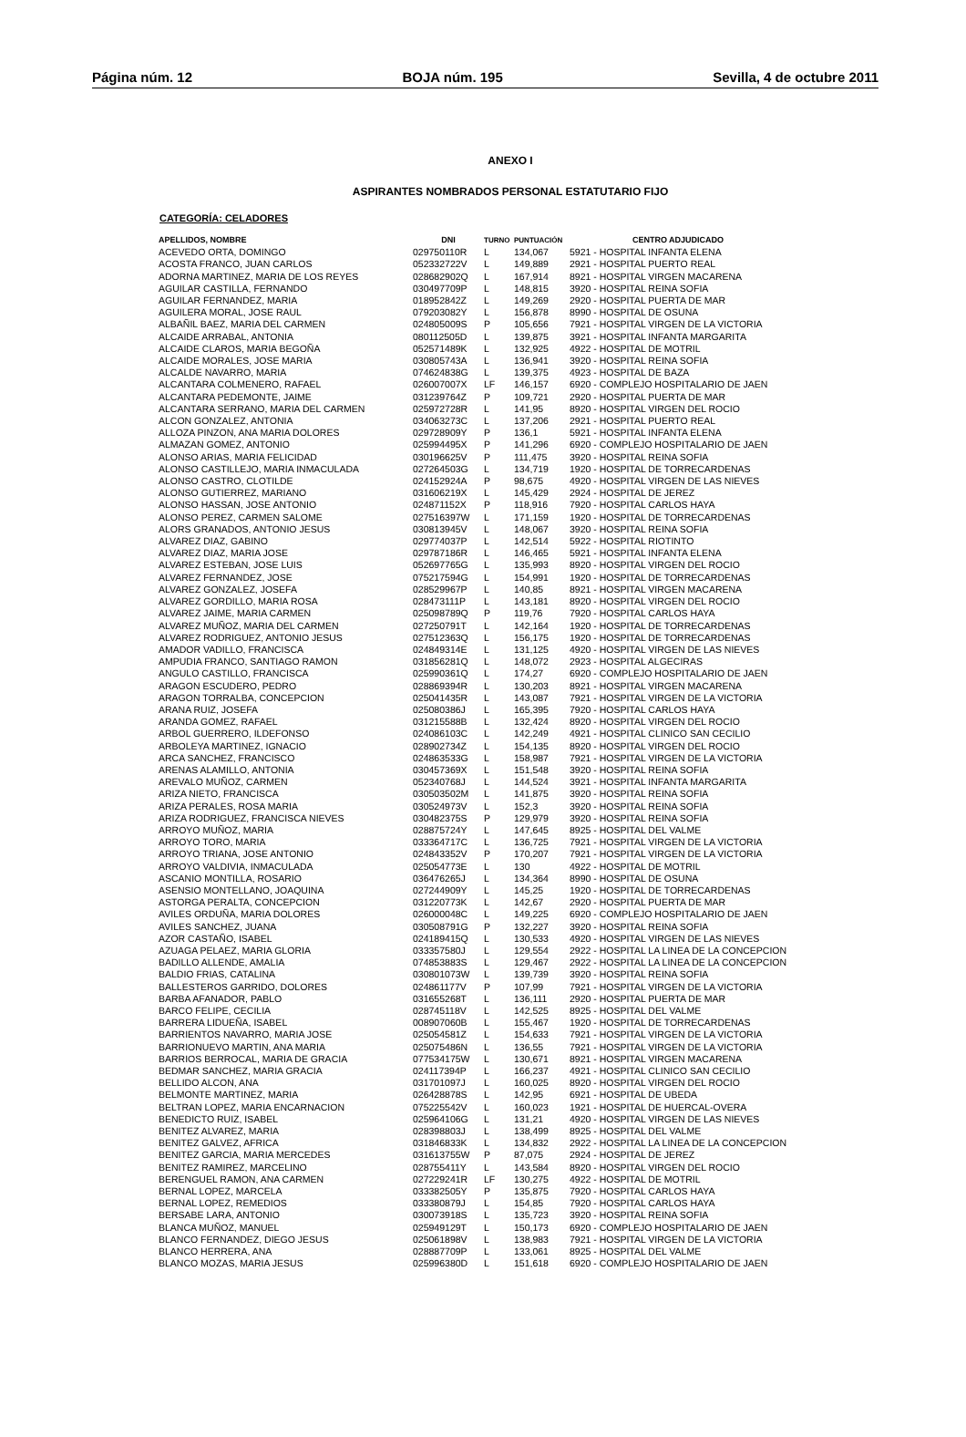Página núm. 12 BOJA núm. 195 Sevilla, 4 de octubre 2011
ANEXO I
ASPIRANTES NOMBRADOS PERSONAL ESTATUTARIO FIJO
CATEGORÍA: CELADORES
| APELLIDOS, NOMBRE | DNI | TURNO | PUNTUACIÓN | CENTRO ADJUDICADO |
| --- | --- | --- | --- | --- |
| ACEVEDO ORTA, DOMINGO | 029750110R | L | 134,067 | 5921 - HOSPITAL INFANTA ELENA |
| ACOSTA FRANCO, JUAN CARLOS | 052332722V | L | 149,889 | 2921 - HOSPITAL PUERTO REAL |
| ADORNA MARTINEZ, MARIA DE LOS REYES | 028682902Q | L | 167,914 | 8921 - HOSPITAL VIRGEN MACARENA |
| AGUILAR CASTILLA, FERNANDO | 030497709P | L | 148,815 | 3920 - HOSPITAL REINA SOFIA |
| AGUILAR FERNANDEZ, MARIA | 018952842Z | L | 149,269 | 2920 - HOSPITAL PUERTA DE MAR |
| AGUILERA MORAL, JOSE RAUL | 079203082Y | L | 156,878 | 8990 - HOSPITAL DE OSUNA |
| ALBAÑIL BAEZ, MARIA DEL CARMEN | 024805009S | P | 105,656 | 7921 - HOSPITAL VIRGEN DE LA VICTORIA |
| ALCAIDE ARRABAL, ANTONIA | 080112505D | L | 139,875 | 3921 - HOSPITAL INFANTA MARGARITA |
| ALCAIDE CLAROS, MARIA BEGOÑA | 052571489K | L | 132,925 | 4922 - HOSPITAL DE MOTRIL |
| ALCAIDE MORALES, JOSE MARIA | 030805743A | L | 136,941 | 3920 - HOSPITAL REINA SOFIA |
| ALCALDE NAVARRO, MARIA | 074624838G | L | 139,375 | 4923 - HOSPITAL DE BAZA |
| ALCANTARA COLMENERO, RAFAEL | 026007007X | LF | 146,157 | 6920 - COMPLEJO HOSPITALARIO DE JAEN |
| ALCANTARA PEDEMONTE, JAIME | 031239764Z | P | 109,721 | 2920 - HOSPITAL PUERTA DE MAR |
| ALCANTARA SERRANO, MARIA DEL CARMEN | 025972728R | L | 141,95 | 8920 - HOSPITAL VIRGEN DEL ROCIO |
| ALCON GONZALEZ, ANTONIA | 034063273C | L | 137,206 | 2921 - HOSPITAL PUERTO REAL |
| ALLOZA PINZON, ANA MARIA DOLORES | 029728909Y | P | 136,1 | 5921 - HOSPITAL INFANTA ELENA |
| ALMAZAN GOMEZ, ANTONIO | 025994495X | P | 141,296 | 6920 - COMPLEJO HOSPITALARIO DE JAEN |
| ALONSO ARIAS, MARIA FELICIDAD | 030196625V | P | 111,475 | 3920 - HOSPITAL REINA SOFIA |
| ALONSO CASTILLEJO, MARIA INMACULADA | 027264503G | L | 134,719 | 1920 - HOSPITAL DE TORRECARDENAS |
| ALONSO CASTRO, CLOTILDE | 024152924A | P | 98,675 | 4920 - HOSPITAL VIRGEN DE LAS NIEVES |
| ALONSO GUTIERREZ, MARIANO | 031606219X | L | 145,429 | 2924 - HOSPITAL DE JEREZ |
| ALONSO HASSAN, JOSE ANTONIO | 024871152X | P | 118,916 | 7920 - HOSPITAL CARLOS HAYA |
| ALONSO PEREZ, CARMEN SALOME | 027516397W | L | 171,159 | 1920 - HOSPITAL DE TORRECARDENAS |
| ALORS GRANADOS, ANTONIO JESUS | 030813945V | L | 148,067 | 3920 - HOSPITAL REINA SOFIA |
| ALVAREZ DIAZ, GABINO | 029774037P | L | 142,514 | 5922 - HOSPITAL RIOTINTO |
| ALVAREZ DIAZ, MARIA JOSE | 029787186R | L | 146,465 | 5921 - HOSPITAL INFANTA ELENA |
| ALVAREZ ESTEBAN, JOSE LUIS | 052697765G | L | 135,993 | 8920 - HOSPITAL VIRGEN DEL ROCIO |
| ALVAREZ FERNANDEZ, JOSE | 075217594G | L | 154,991 | 1920 - HOSPITAL DE TORRECARDENAS |
| ALVAREZ GONZALEZ, JOSEFA | 028529967P | L | 140,85 | 8921 - HOSPITAL VIRGEN MACARENA |
| ALVAREZ GORDILLO, MARIA ROSA | 028473111P | L | 143,181 | 8920 - HOSPITAL VIRGEN DEL ROCIO |
| ALVAREZ JAIME, MARIA CARMEN | 025098789Q | P | 119,76 | 7920 - HOSPITAL CARLOS HAYA |
| ALVAREZ MUÑOZ, MARIA DEL CARMEN | 027250791T | L | 142,164 | 1920 - HOSPITAL DE TORRECARDENAS |
| ALVAREZ RODRIGUEZ, ANTONIO JESUS | 027512363Q | L | 156,175 | 1920 - HOSPITAL DE TORRECARDENAS |
| AMADOR VADILLO, FRANCISCA | 024849314E | L | 131,125 | 4920 - HOSPITAL VIRGEN DE LAS NIEVES |
| AMPUDIA FRANCO, SANTIAGO RAMON | 031856281Q | L | 148,072 | 2923 - HOSPITAL ALGECIRAS |
| ANGULO CASTILLO, FRANCISCA | 025990361Q | L | 174,27 | 6920 - COMPLEJO HOSPITALARIO DE JAEN |
| ARAGON ESCUDERO, PEDRO | 028869394R | L | 130,203 | 8921 - HOSPITAL VIRGEN MACARENA |
| ARAGON TORRALBA, CONCEPCION | 025041435R | L | 143,087 | 7921 - HOSPITAL VIRGEN DE LA VICTORIA |
| ARANA RUIZ, JOSEFA | 025080386J | L | 165,395 | 7920 - HOSPITAL CARLOS HAYA |
| ARANDA GOMEZ, RAFAEL | 031215588B | L | 132,424 | 8920 - HOSPITAL VIRGEN DEL ROCIO |
| ARBOL GUERRERO, ILDEFONSO | 024086103C | L | 142,249 | 4921 - HOSPITAL CLINICO SAN CECILIO |
| ARBOLEYA MARTINEZ, IGNACIO | 028902734Z | L | 154,135 | 8920 - HOSPITAL VIRGEN DEL ROCIO |
| ARCA SANCHEZ, FRANCISCO | 024863533G | L | 158,987 | 7921 - HOSPITAL VIRGEN DE LA VICTORIA |
| ARENAS ALAMILLO, ANTONIA | 030457369X | L | 151,548 | 3920 - HOSPITAL REINA SOFIA |
| AREVALO MUÑOZ, CARMEN | 052340768J | L | 144,524 | 3921 - HOSPITAL INFANTA MARGARITA |
| ARIZA NIETO, FRANCISCA | 030503502M | L | 141,875 | 3920 - HOSPITAL REINA SOFIA |
| ARIZA PERALES, ROSA MARIA | 030524973V | L | 152,3 | 3920 - HOSPITAL REINA SOFIA |
| ARIZA RODRIGUEZ, FRANCISCA NIEVES | 030482375S | P | 129,979 | 3920 - HOSPITAL REINA SOFIA |
| ARROYO MUÑOZ, MARIA | 028875724Y | L | 147,645 | 8925 - HOSPITAL DEL VALME |
| ARROYO TORO, MARIA | 033364717C | L | 136,725 | 7921 - HOSPITAL VIRGEN DE LA VICTORIA |
| ARROYO TRIANA, JOSE ANTONIO | 024843352V | P | 170,207 | 7921 - HOSPITAL VIRGEN DE LA VICTORIA |
| ARROYO VALDIVIA, INMACULADA | 025054773E | L | 130 | 4922 - HOSPITAL DE MOTRIL |
| ASCANIO MONTILLA, ROSARIO | 036476265J | L | 134,364 | 8990 - HOSPITAL DE OSUNA |
| ASENSIO MONTELLANO, JOAQUINA | 027244909Y | L | 145,25 | 1920 - HOSPITAL DE TORRECARDENAS |
| ASTORGA PERALTA, CONCEPCION | 031220773K | L | 142,67 | 2920 - HOSPITAL PUERTA DE MAR |
| AVILES ORDUÑA, MARIA DOLORES | 026000048C | L | 149,225 | 6920 - COMPLEJO HOSPITALARIO DE JAEN |
| AVILES SANCHEZ, JUANA | 030508791G | P | 132,227 | 3920 - HOSPITAL REINA SOFIA |
| AZOR CASTAÑO, ISABEL | 024189415Q | L | 130,533 | 4920 - HOSPITAL VIRGEN DE LAS NIEVES |
| AZUAGA PELAEZ, MARIA GLORIA | 033357580J | L | 129,554 | 2922 - HOSPITAL LA LINEA DE LA CONCEPCION |
| BADILLO ALLENDE, AMALIA | 074853883S | L | 129,467 | 2922 - HOSPITAL LA LINEA DE LA CONCEPCION |
| BALDIO FRIAS, CATALINA | 030801073W | L | 139,739 | 3920 - HOSPITAL REINA SOFIA |
| BALLESTEROS GARRIDO, DOLORES | 024861177V | P | 107,99 | 7921 - HOSPITAL VIRGEN DE LA VICTORIA |
| BARBA AFANADOR, PABLO | 031655268T | L | 136,111 | 2920 - HOSPITAL PUERTA DE MAR |
| BARCO FELIPE, CECILIA | 028745118V | L | 142,525 | 8925 - HOSPITAL DEL VALME |
| BARRERA LIDUEÑA, ISABEL | 008907060B | L | 155,467 | 1920 - HOSPITAL DE TORRECARDENAS |
| BARRIENTOS NAVARRO, MARIA JOSE | 025054581Z | L | 154,633 | 7921 - HOSPITAL VIRGEN DE LA VICTORIA |
| BARRIONUEVO MARTIN, ANA MARIA | 025075486N | L | 136,55 | 7921 - HOSPITAL VIRGEN DE LA VICTORIA |
| BARRIOS BERROCAL, MARIA DE GRACIA | 077534175W | L | 130,671 | 8921 - HOSPITAL VIRGEN MACARENA |
| BEDMAR SANCHEZ, MARIA GRACIA | 024117394P | L | 166,237 | 4921 - HOSPITAL CLINICO SAN CECILIO |
| BELLIDO ALCON, ANA | 031701097J | L | 160,025 | 8920 - HOSPITAL VIRGEN DEL ROCIO |
| BELMONTE MARTINEZ, MARIA | 026428878S | L | 142,95 | 6921 - HOSPITAL DE UBEDA |
| BELTRAN LOPEZ, MARIA ENCARNACION | 075225542V | L | 160,023 | 1921 - HOSPITAL DE HUERCAL-OVERA |
| BENEDICTO RUIZ, ISABEL | 025964106G | L | 131,21 | 4920 - HOSPITAL VIRGEN DE LAS NIEVES |
| BENITEZ ALVAREZ, MARIA | 028398803J | L | 138,499 | 8925 - HOSPITAL DEL VALME |
| BENITEZ GALVEZ, AFRICA | 031846833K | L | 134,832 | 2922 - HOSPITAL LA LINEA DE LA CONCEPCION |
| BENITEZ GARCIA, MARIA MERCEDES | 031613755W | P | 87,075 | 2924 - HOSPITAL DE JEREZ |
| BENITEZ RAMIREZ, MARCELINO | 028755411Y | L | 143,584 | 8920 - HOSPITAL VIRGEN DEL ROCIO |
| BERENGUEL RAMON, ANA CARMEN | 027229241R | LF | 130,275 | 4922 - HOSPITAL DE MOTRIL |
| BERNAL LOPEZ, MARCELA | 033382505Y | P | 135,875 | 7920 - HOSPITAL CARLOS HAYA |
| BERNAL LOPEZ, REMEDIOS | 033380879J | L | 154,85 | 7920 - HOSPITAL CARLOS HAYA |
| BERSABE LARA, ANTONIO | 030073918S | L | 135,723 | 3920 - HOSPITAL REINA SOFIA |
| BLANCA MUÑOZ, MANUEL | 025949129T | L | 150,173 | 6920 - COMPLEJO HOSPITALARIO DE JAEN |
| BLANCO FERNANDEZ, DIEGO JESUS | 025061898V | L | 138,983 | 7921 - HOSPITAL VIRGEN DE LA VICTORIA |
| BLANCO HERRERA, ANA | 028887709P | L | 133,061 | 8925 - HOSPITAL DEL VALME |
| BLANCO MOZAS, MARIA JESUS | 025996380D | L | 151,618 | 6920 - COMPLEJO HOSPITALARIO DE JAEN |